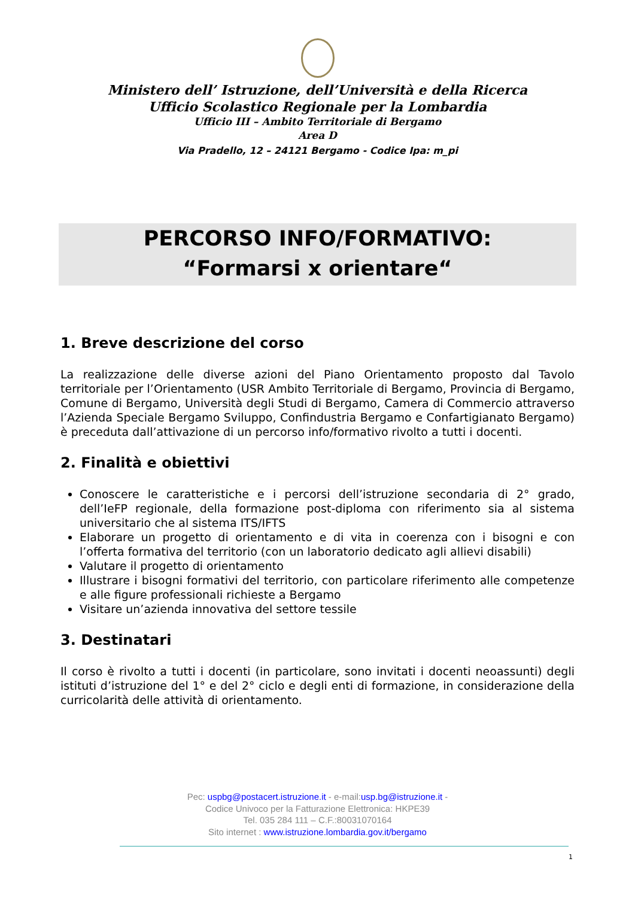Ministero dell’ Istruzione, dell’Università e della Ricerca
Ufficio Scolastico Regionale per la Lombardia
Ufficio III – Ambito Territoriale di Bergamo
Area D
Via Pradello, 12 – 24121 Bergamo - Codice Ipa: m_pi
PERCORSO INFO/FORMATIVO:
“Formarsi x orientare“
1. Breve descrizione del corso
La realizzazione delle diverse azioni del Piano Orientamento proposto dal Tavolo territoriale per l’Orientamento (USR Ambito Territoriale di Bergamo, Provincia di Bergamo, Comune di Bergamo, Università degli Studi di Bergamo, Camera di Commercio attraverso l’Azienda Speciale Bergamo Sviluppo, Confindustria Bergamo e Confartigianato Bergamo) è preceduta dall’attivazione di un percorso info/formativo rivolto a tutti i docenti.
2. Finalità e obiettivi
Conoscere le caratteristiche e i percorsi dell’istruzione secondaria di 2° grado, dell’IeFP regionale, della formazione post-diploma con riferimento sia al sistema universitario che al sistema ITS/IFTS
Elaborare un progetto di orientamento e di vita in coerenza con i bisogni e con l’offerta formativa del territorio (con un laboratorio dedicato agli allievi disabili)
Valutare il progetto di orientamento
Illustrare i bisogni formativi del territorio, con particolare riferimento alle competenze e alle figure professionali richieste a Bergamo
Visitare un’azienda innovativa del settore tessile
3. Destinatari
Il corso è rivolto a tutti i docenti (in particolare, sono invitati i docenti neoassunti) degli istituti d’istruzione del 1° e del 2° ciclo e degli enti di formazione, in considerazione della curricolarità delle attività di orientamento.
Pec: uspbg@postacert.istruzione.it - e-mail:usp.bg@istruzione.it -
Codice Univoco per la Fatturazione Elettronica: HKPE39
Tel. 035 284 111 – C.F.:80031070164
Sito internet : www.istruzione.lombardia.gov.it/bergamo
1